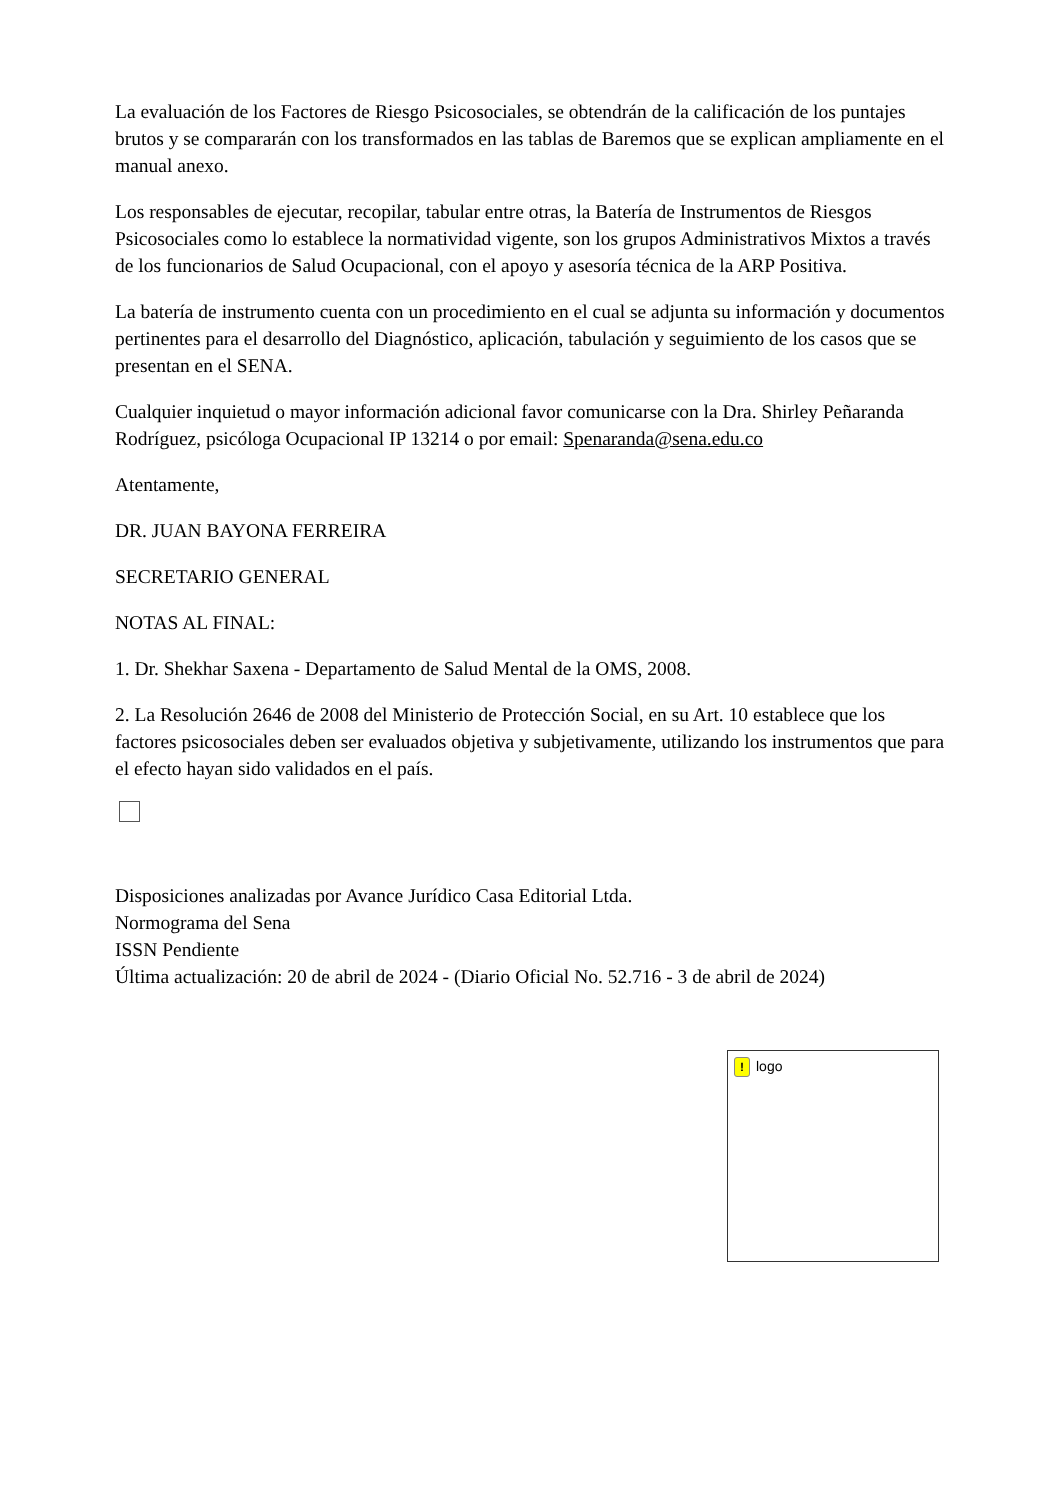La evaluación de los Factores de Riesgo Psicosociales, se obtendrán de la calificación de los puntajes brutos y se compararán con los transformados en las tablas de Baremos que se explican ampliamente en el manual anexo.
Los responsables de ejecutar, recopilar, tabular entre otras, la Batería de Instrumentos de Riesgos Psicosociales como lo establece la normatividad vigente, son los grupos Administrativos Mixtos a través de los funcionarios de Salud Ocupacional, con el apoyo y asesoría técnica de la ARP Positiva.
La batería de instrumento cuenta con un procedimiento en el cual se adjunta su información y documentos pertinentes para el desarrollo del Diagnóstico, aplicación, tabulación y seguimiento de los casos que se presentan en el SENA.
Cualquier inquietud o mayor información adicional favor comunicarse con la Dra. Shirley Peñaranda Rodríguez, psicóloga Ocupacional IP 13214 o por email: Spenaranda@sena.edu.co
Atentamente,
DR. JUAN BAYONA FERREIRA
SECRETARIO GENERAL
NOTAS AL FINAL:
1. Dr. Shekhar Saxena - Departamento de Salud Mental de la OMS, 2008.
2. La Resolución 2646 de 2008 del Ministerio de Protección Social, en su Art. 10 establece que los factores psicosociales deben ser evaluados objetiva y subjetivamente, utilizando los instrumentos que para el efecto hayan sido validados en el país.
Disposiciones analizadas por Avance Jurídico Casa Editorial Ltda.
Normograma del Sena
ISSN Pendiente
Última actualización: 20 de abril de 2024 - (Diario Oficial No. 52.716 - 3 de abril de 2024)
! logo